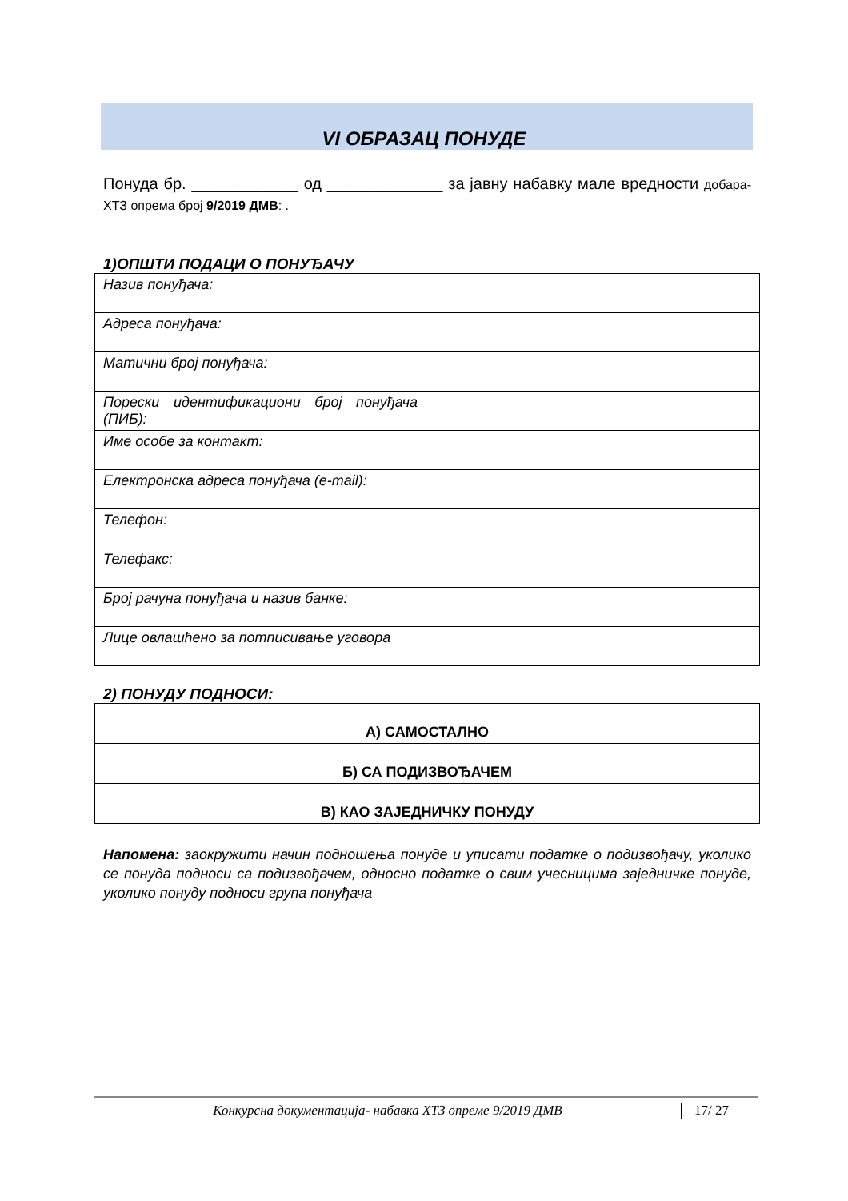VI ОБРАЗАЦ ПОНУДЕ
Понуда бр. ____________ од _____________ за јавну набавку мале вредности добара-ХТЗ опрема број 9/2019 ДМВ: .
1)ОПШТИ ПОДАЦИ О ПОНУЂАЧУ
| Назив понуђача: | |
| Адреса понуђача: | |
| Матични број понуђача: | |
| Порески идентификациони број понуђача (ПИБ): | |
| Име особе за контакт: | |
| Електронска адреса понуђача (e-mail): | |
| Телефон: | |
| Телефакс: | |
| Број рачуна понуђача и назив банке: | |
| Лице овлашћено за потписивање уговора | |
2) ПОНУДУ ПОДНОСИ:
| А) САМОСТАЛНО |
| Б) СА ПОДИЗВОЂАЧЕМ |
| В) КАО ЗАЈЕДНИЧКУ ПОНУДУ |
Напомена: заокружити начин подношења понуде и уписати податке о подизвођачу, уколико се понуда подноси са подизвођачем, односно податке о свим учесницима заједничке понуде, уколико понуду подноси група понуђача
Конкурсна документација- набавка ХТЗ опреме 9/2019 ДМВ 17/ 27